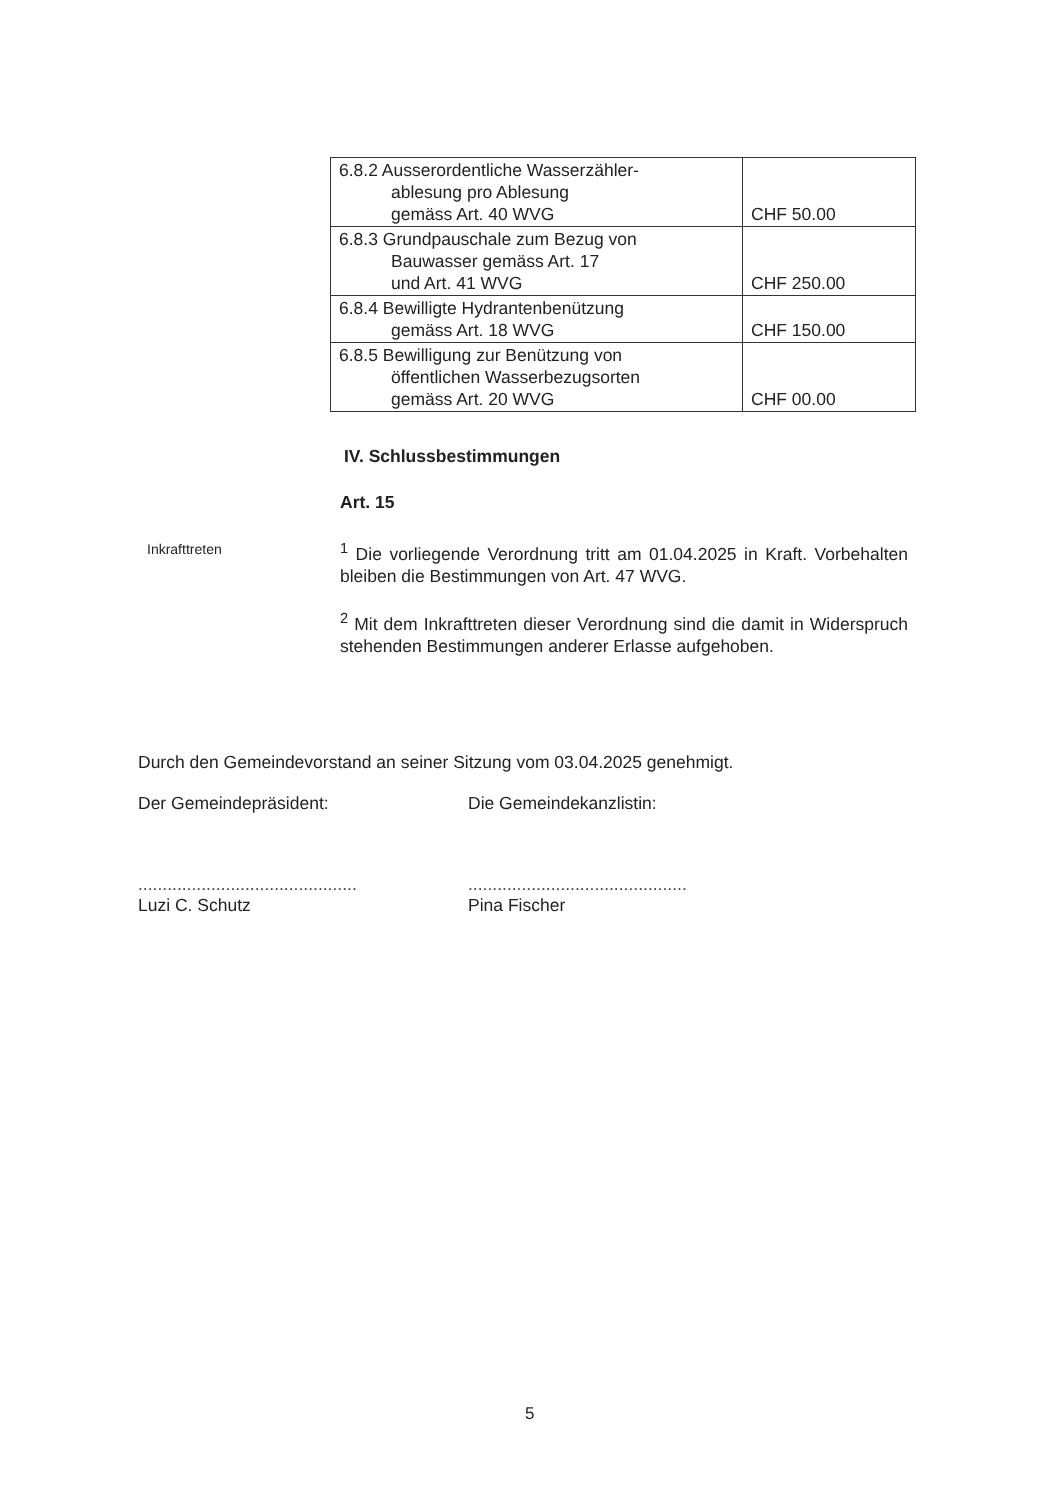| 6.8.2 Ausserordentliche Wasserzähler- ablesung pro Ablesung gemäss Art. 40 WVG | CHF 50.00 |
| 6.8.3 Grundpauschale zum Bezug von Bauwasser gemäss Art. 17 und Art. 41 WVG | CHF 250.00 |
| 6.8.4 Bewilligte Hydrantenbenützung gemäss Art. 18 WVG | CHF 150.00 |
| 6.8.5 Bewilligung zur Benützung von öffentlichen Wasserbezugsorten gemäss Art. 20 WVG | CHF 00.00 |
IV. Schlussbestimmungen
Art. 15
<sup>1</sup> Die vorliegende Verordnung tritt am 01.04.2025 in Kraft. Vorbehalten bleiben die Bestimmungen von Art. 47 WVG.
<sup>2</sup> Mit dem Inkrafttreten dieser Verordnung sind die damit in Widerspruch stehenden Bestimmungen anderer Erlasse aufgehoben.
Inkrafttreten
Durch den Gemeindevorstand an seiner Sitzung vom 03.04.2025 genehmigt.
Der Gemeindepräsident: Die Gemeindekanzlistin:
.............................................
.............................................
Luzi C. Schutz Pina Fischer
5